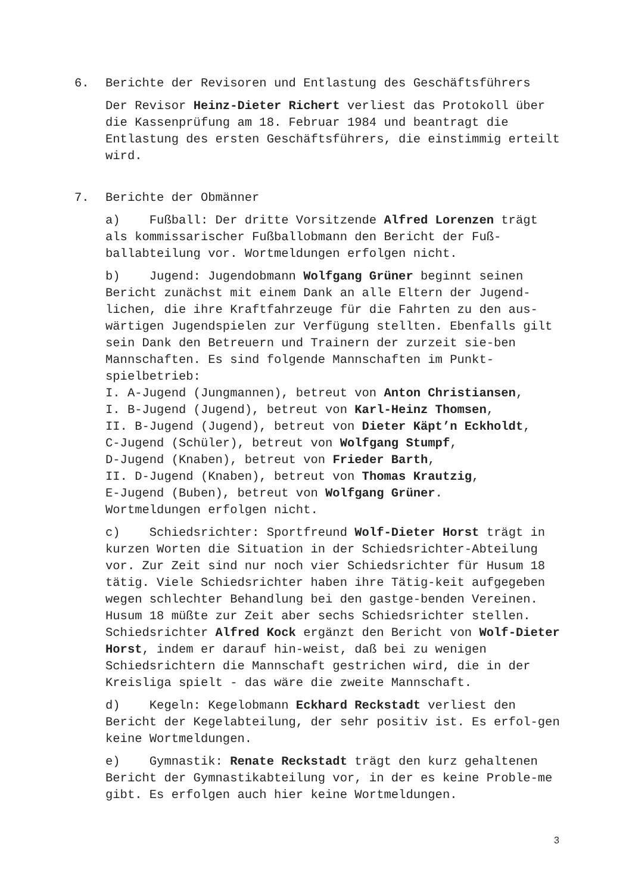6. Berichte der Revisoren und Entlastung des Geschäftsführers
Der Revisor Heinz-Dieter Richert verliest das Protokoll über die Kassenprüfung am 18. Februar 1984 und beantragt die Entlastung des ersten Geschäftsführers, die einstimmig erteilt wird.
7. Berichte der Obmänner
a) Fußball: Der dritte Vorsitzende Alfred Lorenzen trägt als kommissarischer Fußballobmann den Bericht der Fuß-ballabteilung vor. Wortmeldungen erfolgen nicht.
b) Jugend: Jugendobmann Wolfgang Grüner beginnt seinen Bericht zunächst mit einem Dank an alle Eltern der Jugend-lichen, die ihre Kraftfahrzeuge für die Fahrten zu den aus-wärtigen Jugendspielen zur Verfügung stellten. Ebenfalls gilt sein Dank den Betreuern und Trainern der zurzeit sie-ben Mannschaften. Es sind folgende Mannschaften im Punkt-spielbetrieb:
I. A-Jugend (Jungmannen), betreut von Anton Christiansen,
I. B-Jugend (Jugend), betreut von Karl-Heinz Thomsen,
II. B-Jugend (Jugend), betreut von Dieter Käpt’n Eckholdt,
C-Jugend (Schüler), betreut von Wolfgang Stumpf,
D-Jugend (Knaben), betreut von Frieder Barth,
II. D-Jugend (Knaben), betreut von Thomas Krautzig,
E-Jugend (Buben), betreut von Wolfgang Grüner.
Wortmeldungen erfolgen nicht.
c) Schiedsrichter: Sportfreund Wolf-Dieter Horst trägt in kurzen Worten die Situation in der Schiedsrichter-Abteilung vor. Zur Zeit sind nur noch vier Schiedsrichter für Husum 18 tätig. Viele Schiedsrichter haben ihre Tätig-keit aufgegeben wegen schlechter Behandlung bei den gastge-benden Vereinen. Husum 18 müßte zur Zeit aber sechs Schiedsrichter stellen. Schiedsrichter Alfred Kock ergänzt den Bericht von Wolf-Dieter Horst, indem er darauf hin-weist, daß bei zu wenigen Schiedsrichtern die Mannschaft gestrichen wird, die in der Kreisliga spielt - das wäre die zweite Mannschaft.
d) Kegeln: Kegelobmann Eckhard Reckstadt verliest den Bericht der Kegelabteilung, der sehr positiv ist. Es erfol-gen keine Wortmeldungen.
e) Gymnastik: Renate Reckstadt trägt den kurz gehaltenen Bericht der Gymnastikabteilung vor, in der es keine Proble-me gibt. Es erfolgen auch hier keine Wortmeldungen.
3